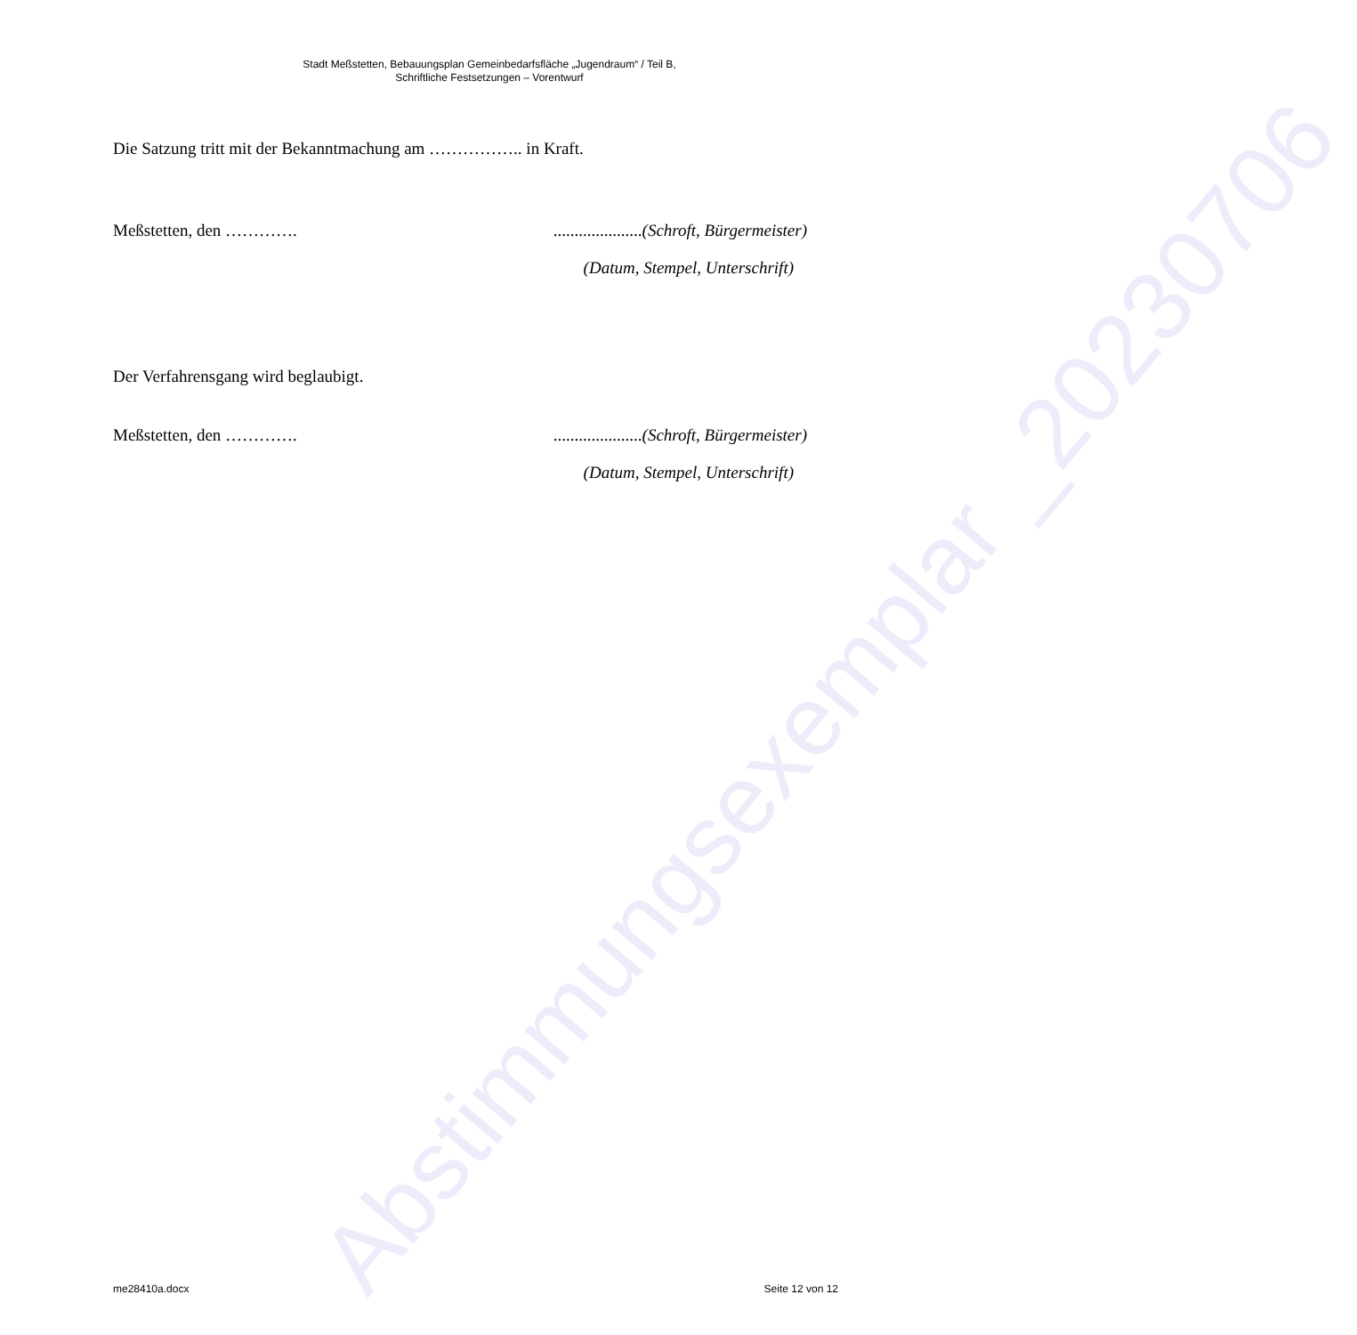Abstimmungsexemplar _20230706
Stadt Meßstetten, Bebauungsplan Gemeinbedarfsfläche „Jugendraum“ / Teil B,
Schriftliche Festsetzungen – Vorentwurf
Die Satzung tritt mit der Bekanntmachung am …………….. in Kraft.
Meßstetten, den …………......................(Schroft, Bürgermeister)
(Datum, Stempel, Unterschrift)
Der Verfahrensgang wird beglaubigt.
Meßstetten, den …………......................(Schroft, Bürgermeister)
(Datum, Stempel, Unterschrift)
me28410a.docx Seite 12 von 12